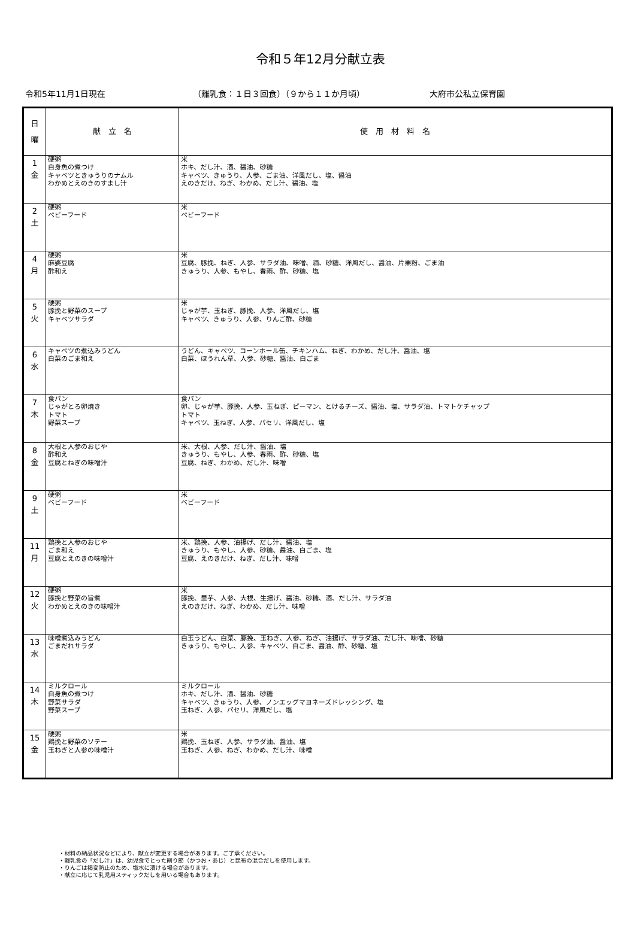令和５年12月分献立表
令和5年11月1日現在 （離乳食：１日３回食）（９から１１か月頃） 大府市公私立保育園
| 日 曜 | 献 立 名 | 使 用 材 料 名 |
| --- | --- | --- |
| 1 金 | 硬粥 白身魚の煮つけ キャベツときゅうりのナムル わかめとえのきのすまし汁 | 米 ホキ、だし汁、酒、醤油、砂糖 キャベツ、きゅうり、人参、ごま油、洋風だし、塩、醤油 えのきだけ、ねぎ、わかめ、だし汁、醤油、塩 |
| 2 土 | 硬粥 ベビーフード | 米 ベビーフード |
| 4 月 | 硬粥 麻婆豆腐 酢和え | 米 豆腐、豚挽、ねぎ、人参、サラダ油、味噌、酒、砂糖、洋風だし、醤油、片栗粉、ごま油 きゅうり、人参、もやし、春雨、酢、砂糖、塩 |
| 5 火 | 硬粥 豚挽と野菜のスープ キャベツサラダ | 米 じゃが芋、玉ねぎ、豚挽、人参、洋風だし、塩 キャベツ、きゅうり、人参、りんご酢、砂糖 |
| 6 水 | キャベツの煮込みうどん 白菜のごま和え | うどん、キャベツ、コーンホール缶、チキンハム、ねぎ、わかめ、だし汁、醤油、塩 白菜、ほうれん草、人参、砂糖、醤油、白ごま |
| 7 木 | 食パン じゃがとろ卵焼き トマト 野菜スープ | 食パン 卵、じゃが芋、豚挽、人参、玉ねぎ、ピーマン、とけるチーズ、醤油、塩、サラダ油、トマトケチャップ トマト キャベツ、玉ねぎ、人参、パセリ、洋風だし、塩 |
| 8 金 | 大根と人参のおじや 酢和え 豆腐とねぎの味噌汁 | 米、大根、人参、だし汁、醤油、塩 きゅうり、もやし、人参、春雨、酢、砂糖、塩 豆腐、ねぎ、わかめ、だし汁、味噌 |
| 9 土 | 硬粥 ベビーフード | 米 ベビーフード |
| 11 月 | 鶏挽と人参のおじや ごま和え 豆腐とえのきの味噌汁 | 米、鶏挽、人参、油揚げ、だし汁、醤油、塩 きゅうり、もやし、人参、砂糖、醤油、白ごま、塩 豆腐、えのきだけ、ねぎ、だし汁、味噌 |
| 12 火 | 硬粥 豚挽と野菜の旨煮 わかめとえのきの味噌汁 | 米 豚挽、里芋、人参、大根、生揚げ、醤油、砂糖、酒、だし汁、サラダ油 えのきだけ、ねぎ、わかめ、だし汁、味噌 |
| 13 水 | 味噌煮込みうどん ごまだれサラダ | 白玉うどん、白菜、豚挽、玉ねぎ、人参、ねぎ、油揚げ、サラダ油、だし汁、味噌、砂糖 きゅうり、もやし、人参、キャベツ、白ごま、醤油、酢、砂糖、塩 |
| 14 木 | ミルクロール 白身魚の煮つけ 野菜サラダ 野菜スープ | ミルクロール ホキ、だし汁、酒、醤油、砂糖 キャベツ、きゅうり、人参、ノンエッグマヨネーズドレッシング、塩 玉ねぎ、人参、パセリ、洋風だし、塩 |
| 15 金 | 硬粥 鶏挽と野菜のソテー 玉ねぎと人参の味噌汁 | 米 鶏挽、玉ねぎ、人参、サラダ油、醤油、塩 玉ねぎ、人参、ねぎ、わかめ、だし汁、味噌 |
・材料の納品状況などにより、献立が変更する場合があります。ご了承ください。
・離乳食の「だし汁」は、幼児食でとった削り節（かつお・あじ）と昆布の混合だしを使用します。
・りんごは褐変防止のため、塩水に漬ける場合があります。
・献立に応じて乳児用スティックだしを用いる場合もあります。